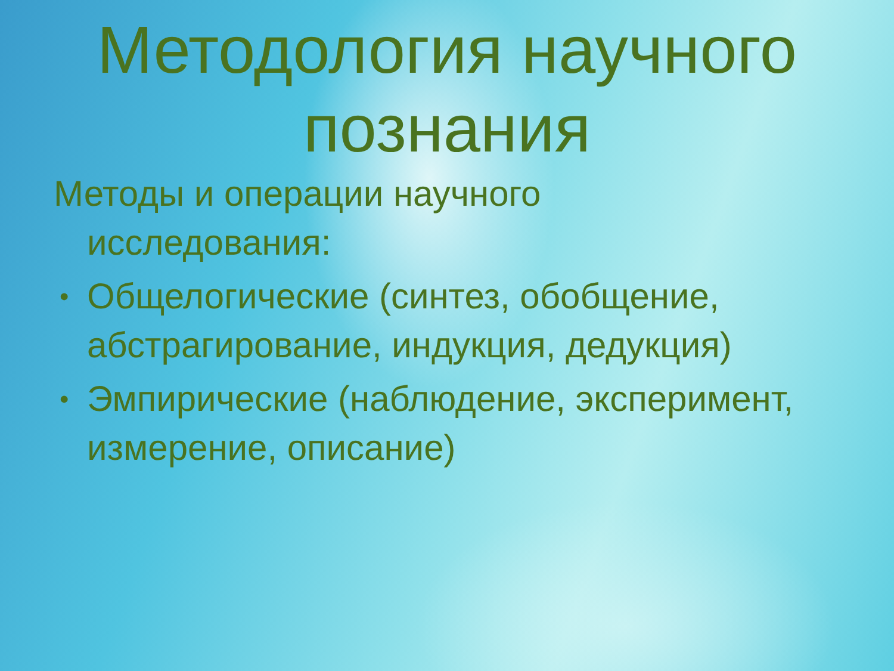Методология научного
познания
Методы и операции научного
исследования:
• Общелогические (синтез, обобщение, абстрагирование, индукция, дедукция)
• Эмпирические (наблюдение, эксперимент, измерение, описание)